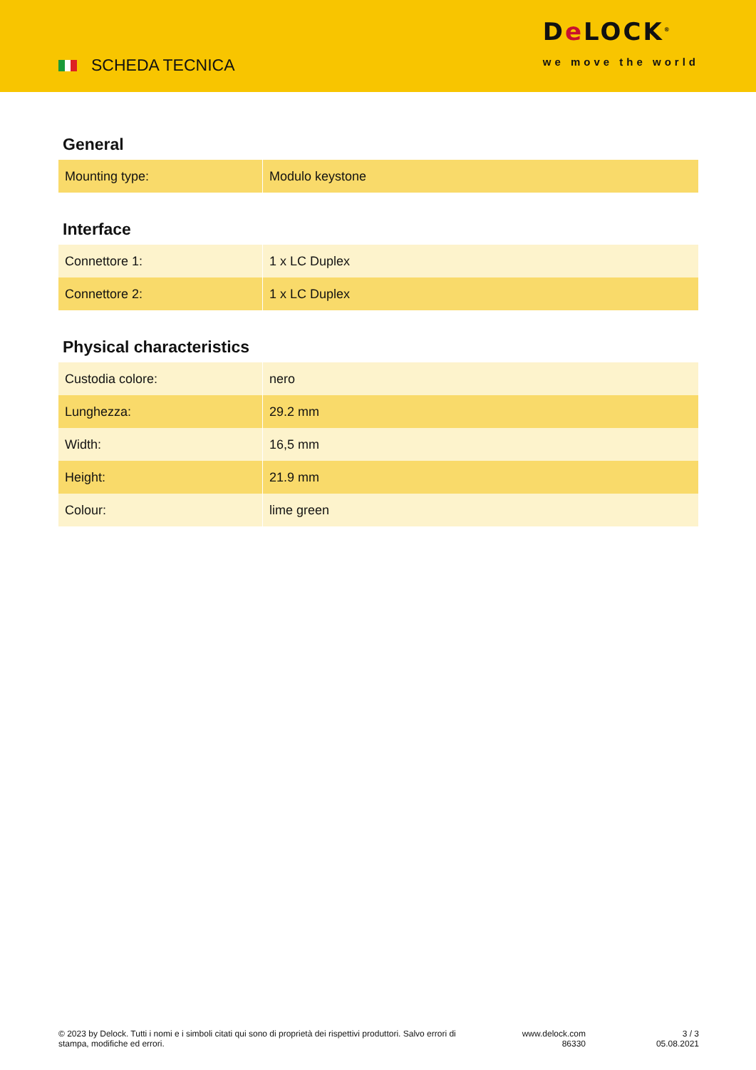SCHEDA TECNICA
De LOCK<sup>®</sup>
we move the world
General
| Mounting type: | Modulo keystone |
Interface
| Connettore 1: | 1 x LC Duplex |
| Connettore 2: | 1 x LC Duplex |
Physical characteristics
| Custodia colore: | nero |
| Lunghezza: | 29.2 mm |
| Width: | 16,5 mm |
| Height: | 21.9 mm |
| Colour: | lime green |
© 2023 by Delock. Tutti i nomi e i simboli citati qui sono di proprietà dei rispettivi produttori. Salvo errori di stampa, modifiche ed errori.
www.delock.com
86330
3 / 3
05.08.2021